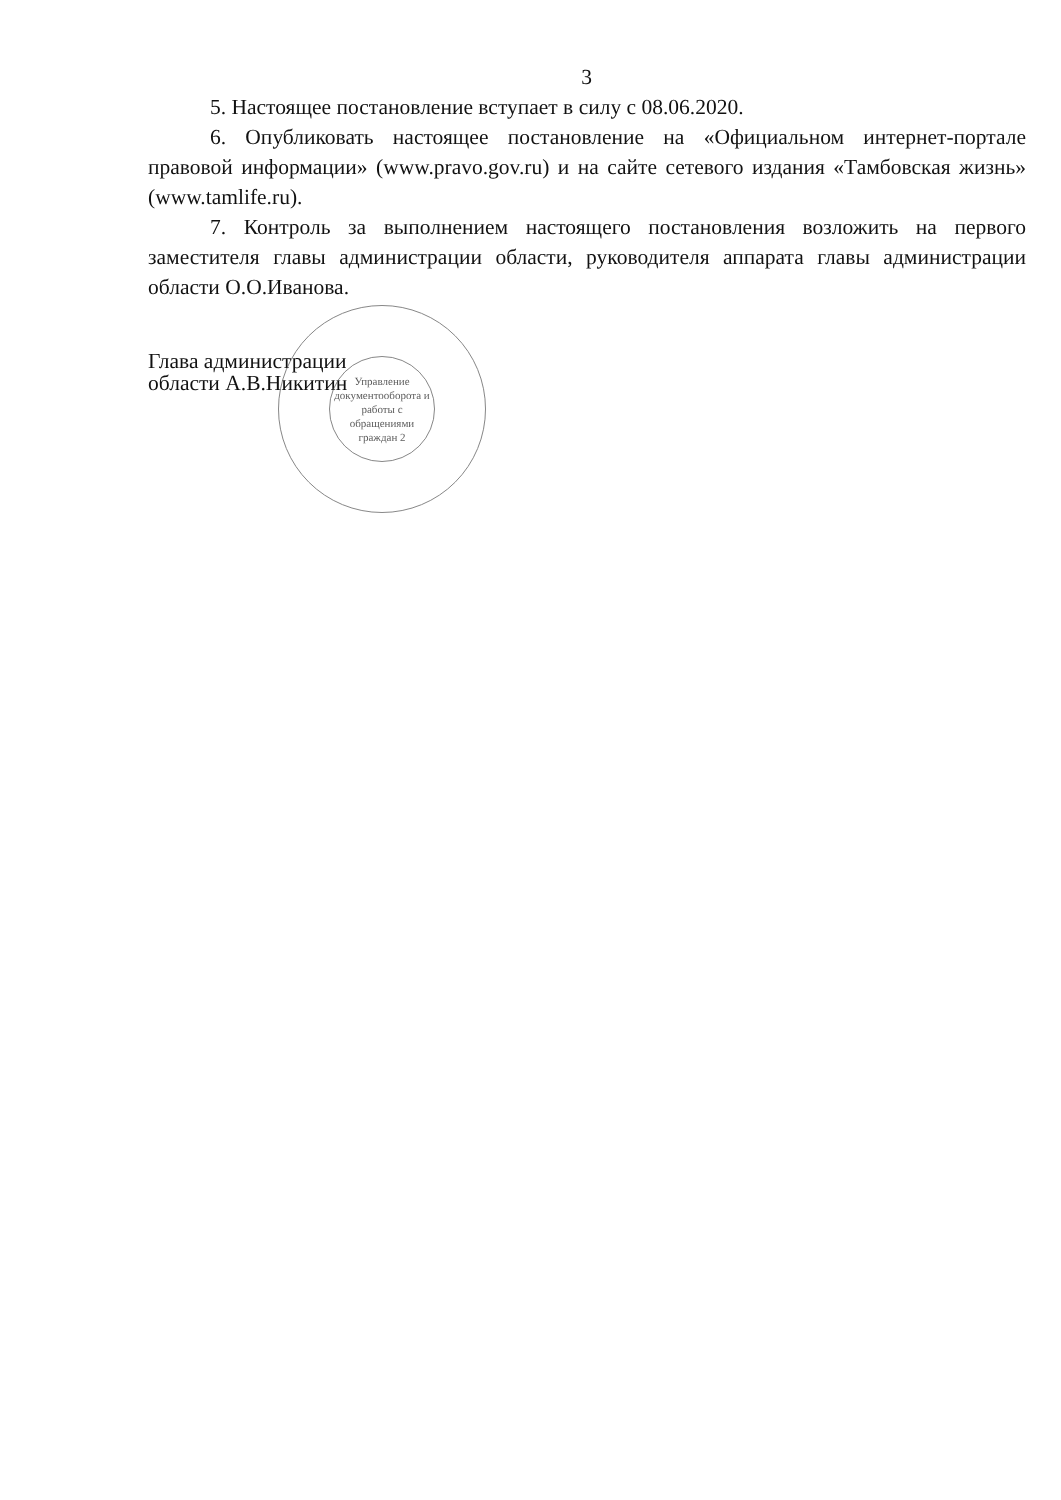3
5. Настоящее постановление вступает в силу с 08.06.2020.
6. Опубликовать настоящее постановление на «Официальном интернет-портале правовой информации» (www.pravo.gov.ru) и на сайте сетевого издания «Тамбовская жизнь» (www.tamlife.ru).
7. Контроль за выполнением настоящего постановления возложить на первого заместителя главы администрации области, руководителя аппарата главы администрации области О.О.Иванова.
Глава администрации
области А.В.Никитин
Управление документооборота и работы с обращениями граждан 2